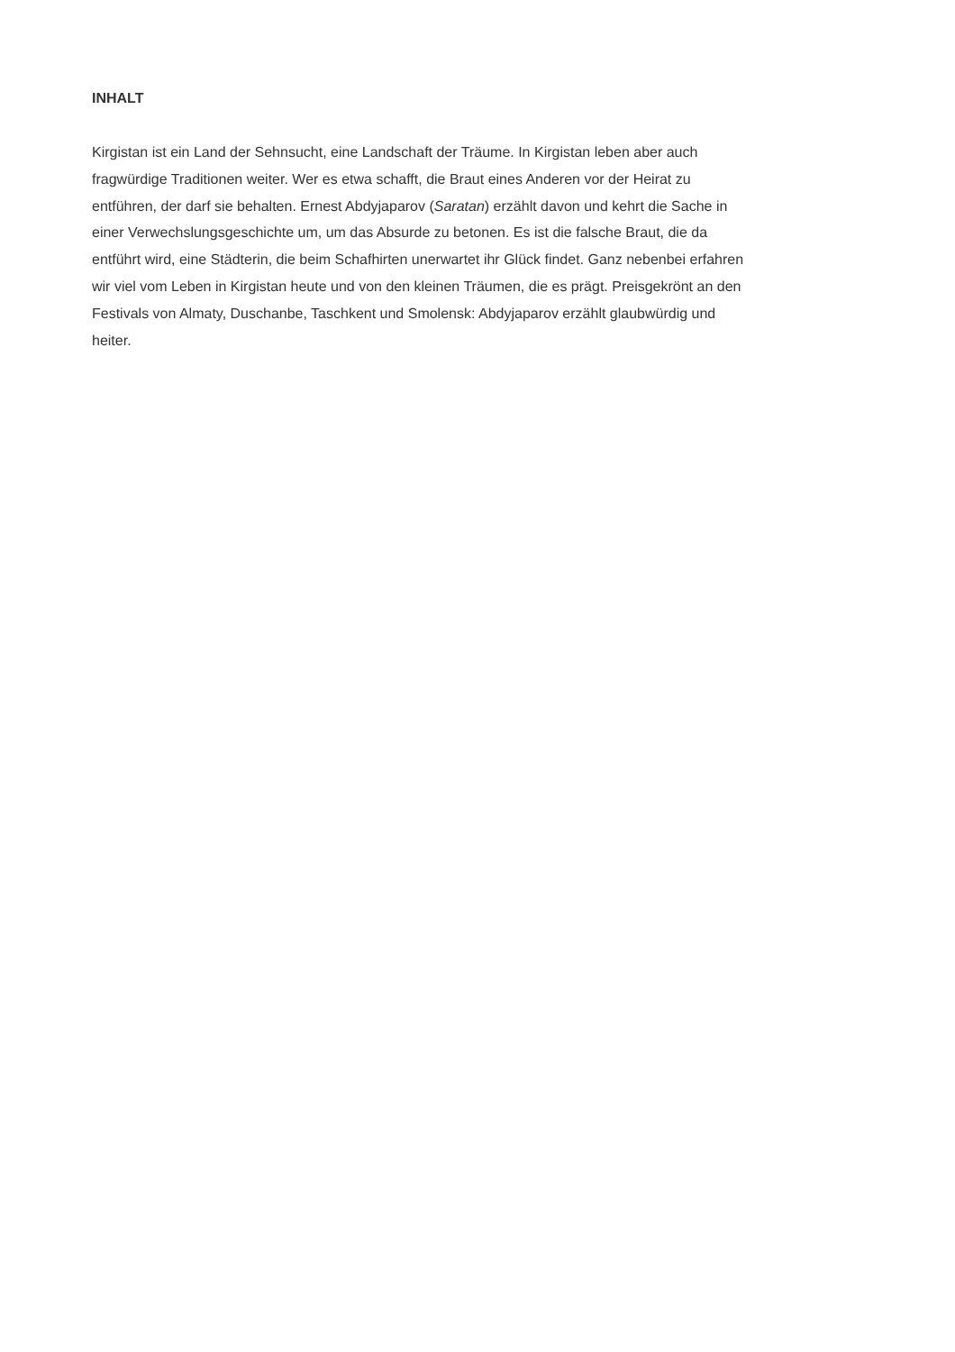INHALT
Kirgistan ist ein Land der Sehnsucht, eine Landschaft der Träume. In Kirgistan leben aber auch fragwürdige Traditionen weiter. Wer es etwa schafft, die Braut eines Anderen vor der Heirat zu entführen, der darf sie behalten. Ernest Abdyjaparov (Saratan) erzählt davon und kehrt die Sache in einer Verwechslungsgeschichte um, um das Absurde zu betonen. Es ist die falsche Braut, die da entführt wird, eine Städterin, die beim Schafhirten unerwartet ihr Glück findet. Ganz nebenbei erfahren wir viel vom Leben in Kirgistan heute und von den kleinen Träumen, die es prägt. Preisgekrönt an den Festivals von Almaty, Duschanbe, Taschkent und Smolensk: Abdyjaparov erzählt glaubwürdig und heiter.